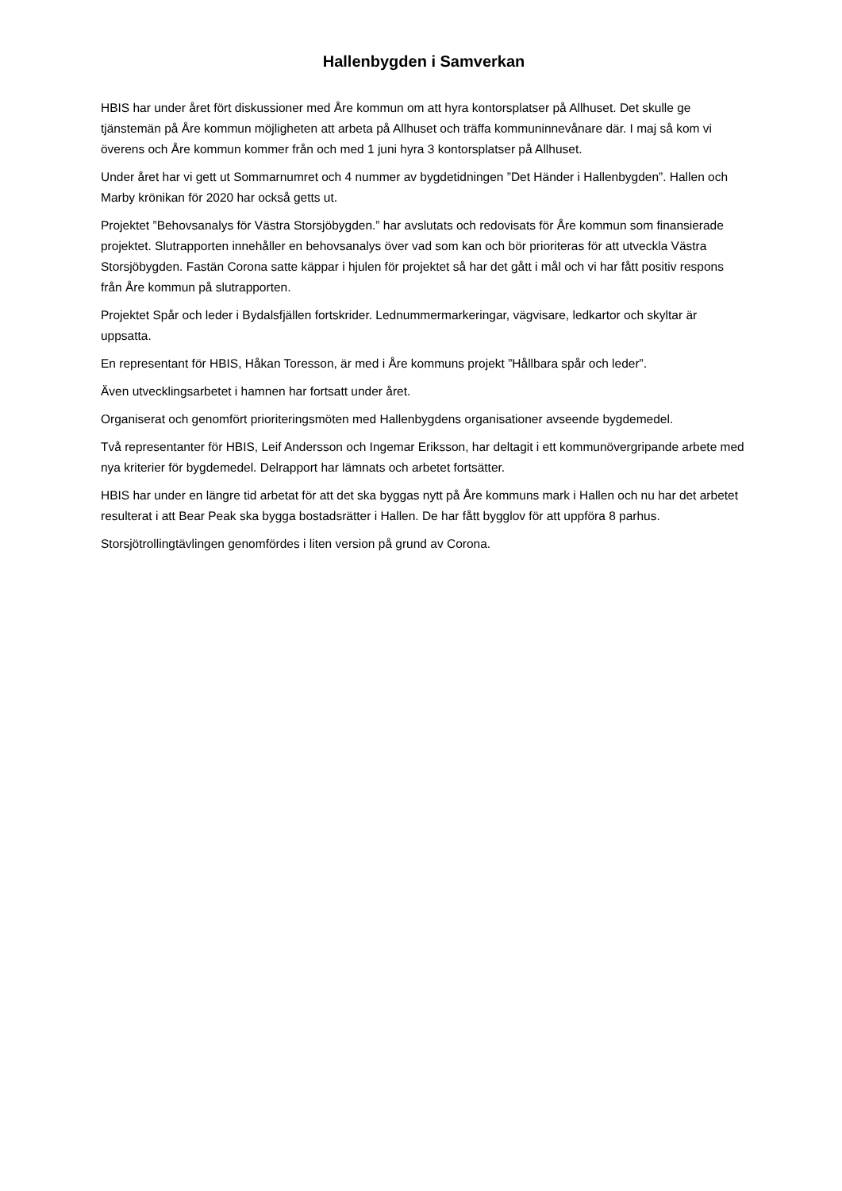Hallenbygden i Samverkan
HBIS har under året fört diskussioner med Åre kommun om att hyra kontorsplatser på Allhuset. Det skulle ge tjänstemän på Åre kommun möjligheten att arbeta på Allhuset och träffa kommuninnevånare där. I maj så kom vi överens och Åre kommun kommer från och med 1 juni hyra 3 kontorsplatser på Allhuset.
Under året har vi gett ut Sommarnumret och 4 nummer av bygdetidningen ”Det Händer i Hallenbygden”. Hallen och Marby krönikan för 2020 har också getts ut.
Projektet ”Behovsanalys för Västra Storsjöbygden.” har avslutats och redovisats för Åre kommun som finansierade projektet. Slutrapporten innehåller en behovsanalys över vad som kan och bör prioriteras för att utveckla Västra Storsjöbygden. Fastän Corona satte käppar i hjulen för projektet så har det gått i mål och vi har fått positiv respons från Åre kommun på slutrapporten.
Projektet Spår och leder i Bydalsfjällen fortskrider. Lednummermarkeringar, vägvisare, ledkartor och skyltar är uppsatta.
En representant för HBIS, Håkan Toresson, är med i Åre kommuns projekt ”Hållbara spår och leder”.
Även utvecklingsarbetet i hamnen har fortsatt under året.
Organiserat och genomfört prioriteringsmöten med Hallenbygdens organisationer avseende bygdemedel.
Två representanter för HBIS, Leif Andersson och Ingemar Eriksson, har deltagit i ett kommunövergripande arbete med nya kriterier för bygdemedel. Delrapport har lämnats och arbetet fortsätter.
HBIS har under en längre tid arbetat för att det ska byggas nytt på Åre kommuns mark i Hallen och nu har det arbetet resulterat i att Bear Peak ska bygga bostadsrätter i Hallen. De har fått bygglov för att uppföra 8 parhus.
Storsjötrollingtävlingen genomfördes i liten version på grund av Corona.